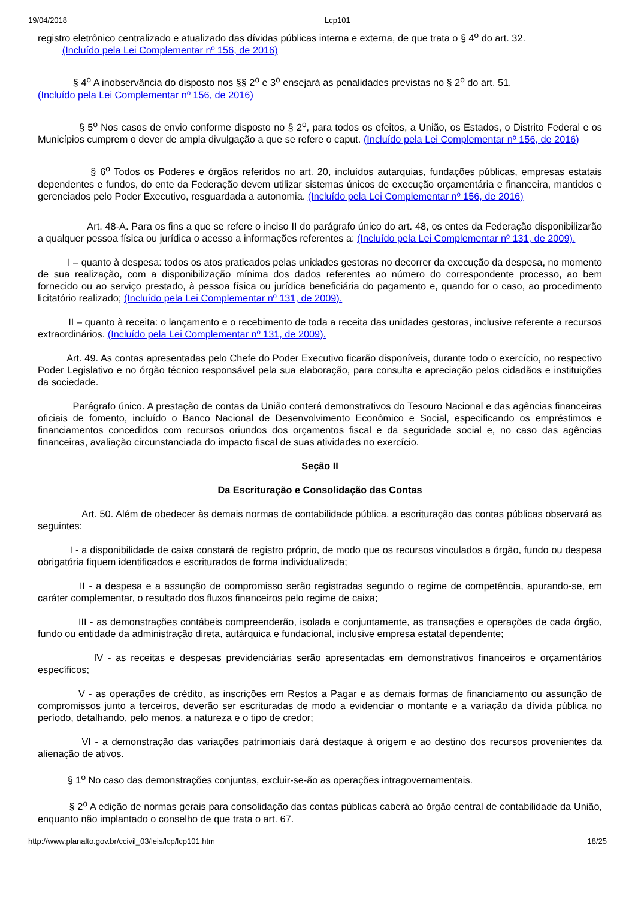19/04/2018 Lcp101
registro eletrônico centralizado e atualizado das dívidas públicas interna e externa, de que trata o § 4<sup>o</sup> do art. 32.
(Incluído pela Lei Complementar nº 156, de 2016)
§ 4<sup>o</sup> A inobservância do disposto nos §§ 2<sup>o</sup> e 3<sup>o</sup> ensejará as penalidades previstas no § 2<sup>o</sup> do art. 51.
(Incluído pela Lei Complementar nº 156, de 2016)
§ 5<sup>o</sup> Nos casos de envio conforme disposto no § 2<sup>o</sup>, para todos os efeitos, a União, os Estados, o Distrito Federal e os Municípios cumprem o dever de ampla divulgação a que se refere o caput. (Incluído pela Lei Complementar nº 156, de 2016)
§ 6<sup>o</sup> Todos os Poderes e órgãos referidos no art. 20, incluídos autarquias, fundações públicas, empresas estatais dependentes e fundos, do ente da Federação devem utilizar sistemas únicos de execução orçamentária e financeira, mantidos e gerenciados pelo Poder Executivo, resguardada a autonomia. (Incluído pela Lei Complementar nº 156, de 2016)
Art. 48-A. Para os fins a que se refere o inciso II do parágrafo único do art. 48, os entes da Federação disponibilizarão a qualquer pessoa física ou jurídica o acesso a informações referentes a: (Incluído pela Lei Complementar nº 131, de 2009).
I – quanto à despesa: todos os atos praticados pelas unidades gestoras no decorrer da execução da despesa, no momento de sua realização, com a disponibilização mínima dos dados referentes ao número do correspondente processo, ao bem fornecido ou ao serviço prestado, à pessoa física ou jurídica beneficiária do pagamento e, quando for o caso, ao procedimento licitatório realizado; (Incluído pela Lei Complementar nº 131, de 2009).
II – quanto à receita: o lançamento e o recebimento de toda a receita das unidades gestoras, inclusive referente a recursos extraordinários. (Incluído pela Lei Complementar nº 131, de 2009).
Art. 49. As contas apresentadas pelo Chefe do Poder Executivo ficarão disponíveis, durante todo o exercício, no respectivo Poder Legislativo e no órgão técnico responsável pela sua elaboração, para consulta e apreciação pelos cidadãos e instituições da sociedade.
Parágrafo único. A prestação de contas da União conterá demonstrativos do Tesouro Nacional e das agências financeiras oficiais de fomento, incluído o Banco Nacional de Desenvolvimento Econômico e Social, especificando os empréstimos e financiamentos concedidos com recursos oriundos dos orçamentos fiscal e da seguridade social e, no caso das agências financeiras, avaliação circunstanciada do impacto fiscal de suas atividades no exercício.
Seção II
Da Escrituração e Consolidação das Contas
Art. 50. Além de obedecer às demais normas de contabilidade pública, a escrituração das contas públicas observará as seguintes:
I - a disponibilidade de caixa constará de registro próprio, de modo que os recursos vinculados a órgão, fundo ou despesa obrigatória fiquem identificados e escriturados de forma individualizada;
II - a despesa e a assunção de compromisso serão registradas segundo o regime de competência, apurando-se, em caráter complementar, o resultado dos fluxos financeiros pelo regime de caixa;
III - as demonstrações contábeis compreenderão, isolada e conjuntamente, as transações e operações de cada órgão, fundo ou entidade da administração direta, autárquica e fundacional, inclusive empresa estatal dependente;
IV - as receitas e despesas previdenciárias serão apresentadas em demonstrativos financeiros e orçamentários específicos;
V - as operações de crédito, as inscrições em Restos a Pagar e as demais formas de financiamento ou assunção de compromissos junto a terceiros, deverão ser escrituradas de modo a evidenciar o montante e a variação da dívida pública no período, detalhando, pelo menos, a natureza e o tipo de credor;
VI - a demonstração das variações patrimoniais dará destaque à origem e ao destino dos recursos provenientes da alienação de ativos.
§ 1<sup>o</sup> No caso das demonstrações conjuntas, excluir-se-ão as operações intragovernamentais.
§ 2<sup>o</sup> A edição de normas gerais para consolidação das contas públicas caberá ao órgão central de contabilidade da União, enquanto não implantado o conselho de que trata o art. 67.
http://www.planalto.gov.br/ccivil_03/leis/lcp/lcp101.htm 18/25